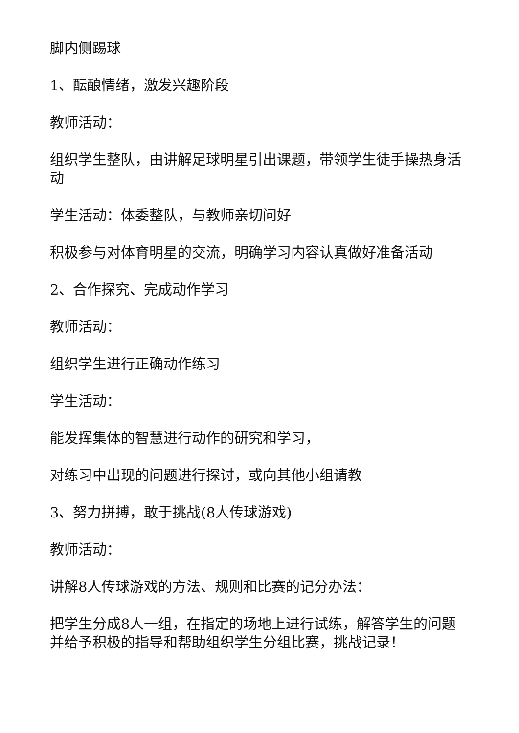脚内侧踢球
1、酝酿情绪，激发兴趣阶段
教师活动：
组织学生整队，由讲解足球明星引出课题，带领学生徒手操热身活动
学生活动：体委整队，与教师亲切问好
积极参与对体育明星的交流，明确学习内容认真做好准备活动
2、合作探究、完成动作学习
教师活动：
组织学生进行正确动作练习
学生活动：
能发挥集体的智慧进行动作的研究和学习，
对练习中出现的问题进行探讨，或向其他小组请教
3、努力拼搏，敢于挑战(8人传球游戏)
教师活动：
讲解8人传球游戏的方法、规则和比赛的记分办法：
把学生分成8人一组，在指定的场地上进行试练，解答学生的问题并给予积极的指导和帮助组织学生分组比赛，挑战记录！